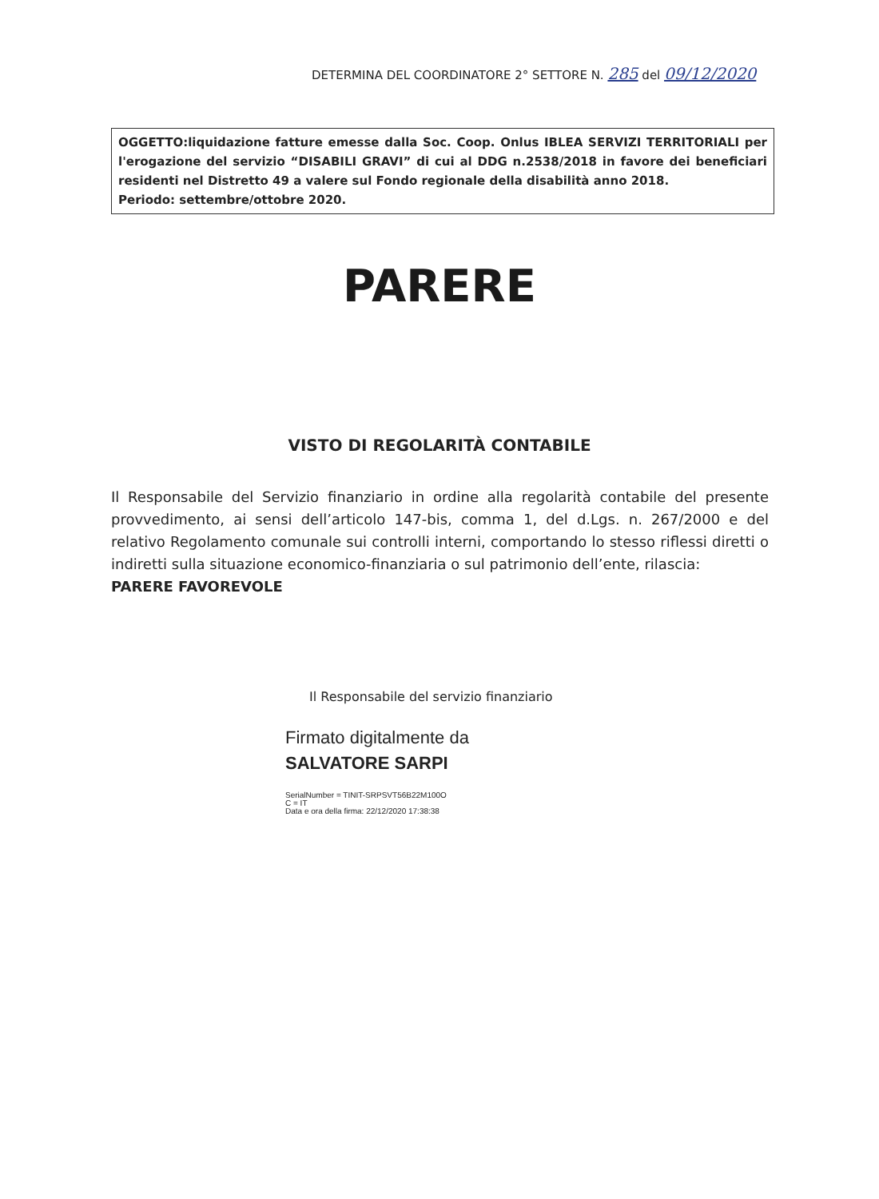DETERMINA DEL COORDINATORE 2° SETTORE N. 285 del 09/12/2020
OGGETTO:liquidazione fatture emesse dalla Soc. Coop. Onlus IBLEA SERVIZI TERRITORIALI per l'erogazione del servizio “DISABILI GRAVI” di cui al DDG n.2538/2018 in favore dei beneficiari residenti nel Distretto 49 a valere sul Fondo regionale della disabilità anno 2018.
Periodo: settembre/ottobre 2020.
PARERE
VISTO DI REGOLARITÀ CONTABILE
Il Responsabile del Servizio finanziario in ordine alla regolarità contabile del presente provvedimento, ai sensi dell’articolo 147-bis, comma 1, del d.Lgs. n. 267/2000 e del relativo Regolamento comunale sui controlli interni, comportando lo stesso riflessi diretti o indiretti sulla situazione economico-finanziaria o sul patrimonio dell’ente, rilascia:
PARERE FAVOREVOLE
Il Responsabile del servizio finanziario
Firmato digitalmente da
SALVATORE SARPI
SerialNumber = TINIT-SRPSVT56B22M100O
C = IT
Data e ora della firma: 22/12/2020 17:38:38